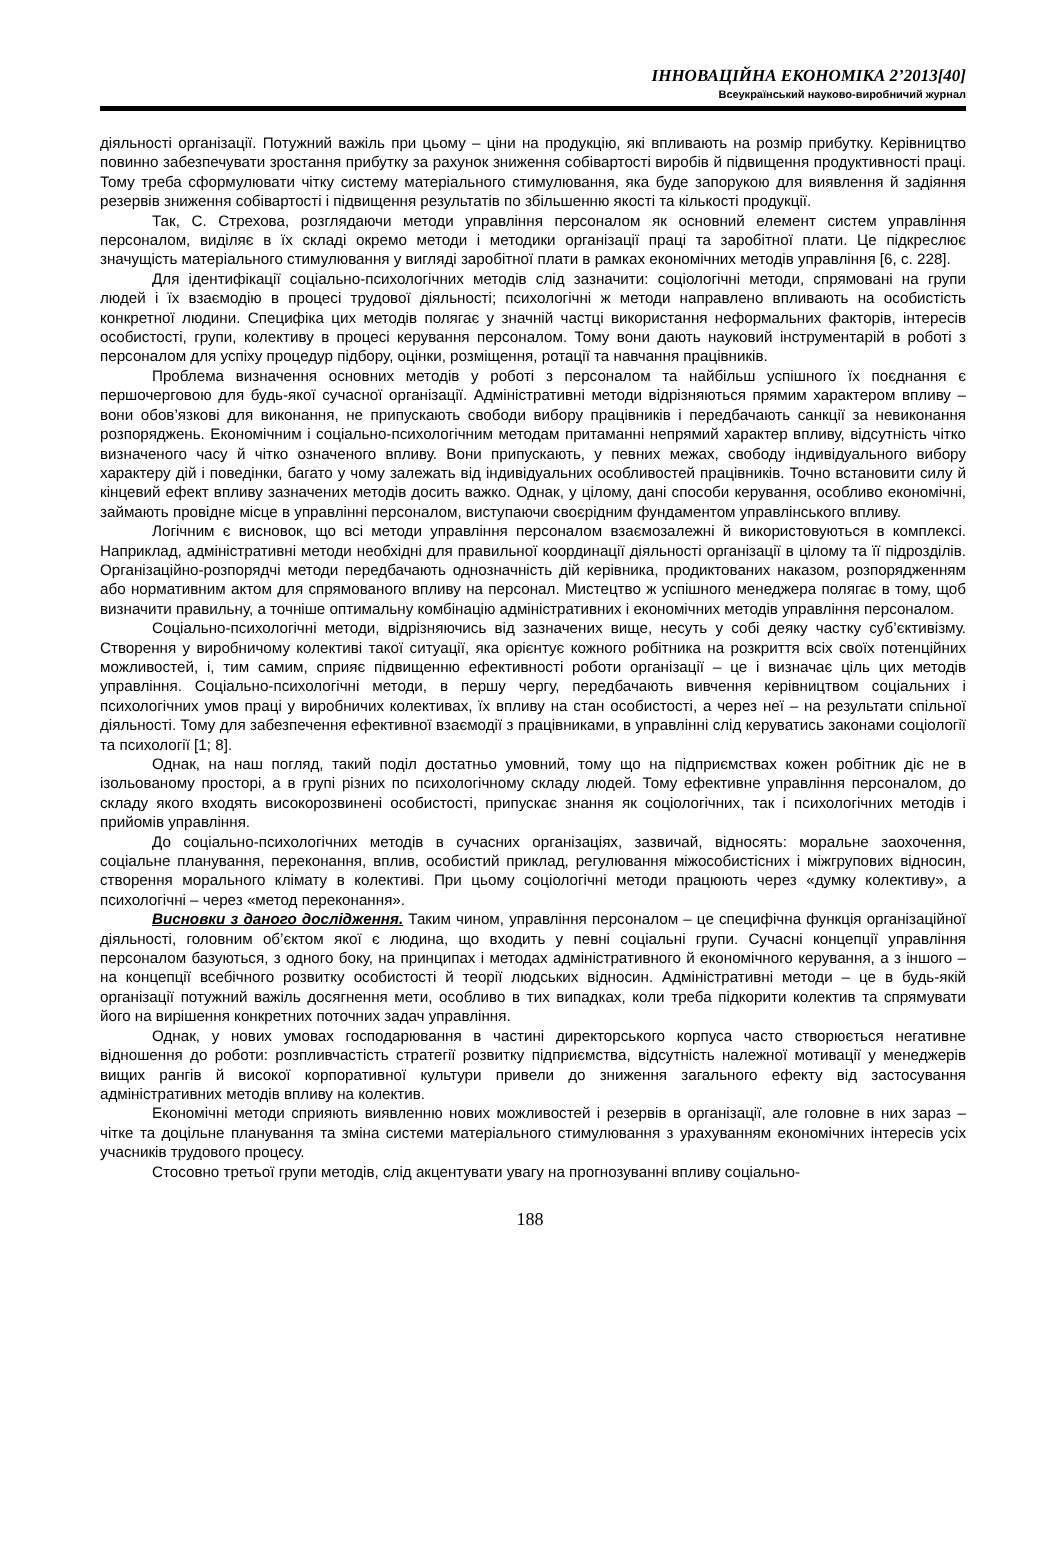ІННОВАЦІЙНА ЕКОНОМІКА 2’2013[40]
Всеукраїнський науково-виробничий журнал
діяльності організації. Потужний важіль при цьому – ціни на продукцію, які впливають на розмір прибутку. Керівництво повинно забезпечувати зростання прибутку за рахунок зниження собівартості виробів й підвищення продуктивності праці. Тому треба сформулювати чітку систему матеріального стимулювання, яка буде запорукою для виявлення й задіяння резервів зниження собівартості і підвищення результатів по збільшенню якості та кількості продукції.
Так, С. Стрехова, розглядаючи методи управління персоналом як основний елемент систем управління персоналом, виділяє в їх складі окремо методи і методики організації праці та заробітної плати. Це підкреслює значущість матеріального стимулювання у вигляді заробітної плати в рамках економічних методів управління [6, с. 228].
Для ідентифікації соціально-психологічних методів слід зазначити: соціологічні методи, спрямовані на групи людей і їх взаємодію в процесі трудової діяльності; психологічні ж методи направлено впливають на особистість конкретної людини. Специфіка цих методів полягає у значній частці використання неформальних факторів, інтересів особистості, групи, колективу в процесі керування персоналом. Тому вони дають науковий інструментарій в роботі з персоналом для успіху процедур підбору, оцінки, розміщення, ротації та навчання працівників.
Проблема визначення основних методів у роботі з персоналом та найбільш успішного їх поєднання є першочерговою для будь-якої сучасної організації. Адміністративні методи відрізняються прямим характером впливу – вони обов’язкові для виконання, не припускають свободи вибору працівників і передбачають санкції за невиконання розпоряджень. Економічним і соціально-психологічним методам притаманні непрямий характер впливу, відсутність чітко визначеного часу й чітко означеного впливу. Вони припускають, у певних межах, свободу індивідуального вибору характеру дій і поведінки, багато у чому залежать від індивідуальних особливостей працівників. Точно встановити силу й кінцевий ефект впливу зазначених методів досить важко. Однак, у цілому, дані способи керування, особливо економічні, займають провідне місце в управлінні персоналом, виступаючи своєрідним фундаментом управлінського впливу.
Логічним є висновок, що всі методи управління персоналом взаємозалежні й використовуються в комплексі. Наприклад, адміністративні методи необхідні для правильної координації діяльності організації в цілому та її підрозділів. Організаційно-розпорядчі методи передбачають однозначність дій керівника, продиктованих наказом, розпорядженням або нормативним актом для спрямованого впливу на персонал. Мистецтво ж успішного менеджера полягає в тому, щоб визначити правильну, а точніше оптимальну комбінацію адміністративних і економічних методів управління персоналом.
Соціально-психологічні методи, відрізняючись від зазначених вище, несуть у собі деяку частку суб’єктивізму. Створення у виробничому колективі такої ситуації, яка орієнтує кожного робітника на розкриття всіх своїх потенційних можливостей, і, тим самим, сприяє підвищенню ефективності роботи організації – це і визначає ціль цих методів управління. Соціально-психологічні методи, в першу чергу, передбачають вивчення керівництвом соціальних і психологічних умов праці у виробничих колективах, їх впливу на стан особистості, а через неї – на результати спільної діяльності. Тому для забезпечення ефективної взаємодії з працівниками, в управлінні слід керуватись законами соціології та психології [1; 8].
Однак, на наш погляд, такий поділ достатньо умовний, тому що на підприємствах кожен робітник діє не в ізольованому просторі, а в групі різних по психологічному складу людей. Тому ефективне управління персоналом, до складу якого входять високорозвинені особистості, припускає знання як соціологічних, так і психологічних методів і прийомів управління.
До соціально-психологічних методів в сучасних організаціях, зазвичай, відносять: моральне заохочення, соціальне планування, переконання, вплив, особистий приклад, регулювання міжособистісних і міжгрупових відносин, створення морального клімату в колективі. При цьому соціологічні методи працюють через «думку колективу», а психологічні – через «метод переконання».
Висновки з даного дослідження. Таким чином, управління персоналом – це специфічна функція організаційної діяльності, головним об’єктом якої є людина, що входить у певні соціальні групи. Сучасні концепції управління персоналом базуються, з одного боку, на принципах і методах адміністративного й економічного керування, а з іншого – на концепції всебічного розвитку особистості й теорії людських відносин. Адміністративні методи – це в будь-якій організації потужний важіль досягнення мети, особливо в тих випадках, коли треба підкорити колектив та спрямувати його на вирішення конкретних поточних задач управління.
Однак, у нових умовах господарювання в частині директорського корпуса часто створюється негативне відношення до роботи: розпливчастість стратегії розвитку підприємства, відсутність належної мотивації у менеджерів вищих рангів й високої корпоративної культури привели до зниження загального ефекту від застосування адміністративних методів впливу на колектив.
Економічні методи сприяють виявленню нових можливостей і резервів в організації, але головне в них зараз – чітке та доцільне планування та зміна системи матеріального стимулювання з урахуванням економічних інтересів усіх учасників трудового процесу.
Стосовно третьої групи методів, слід акцентувати увагу на прогнозуванні впливу соціально-
188